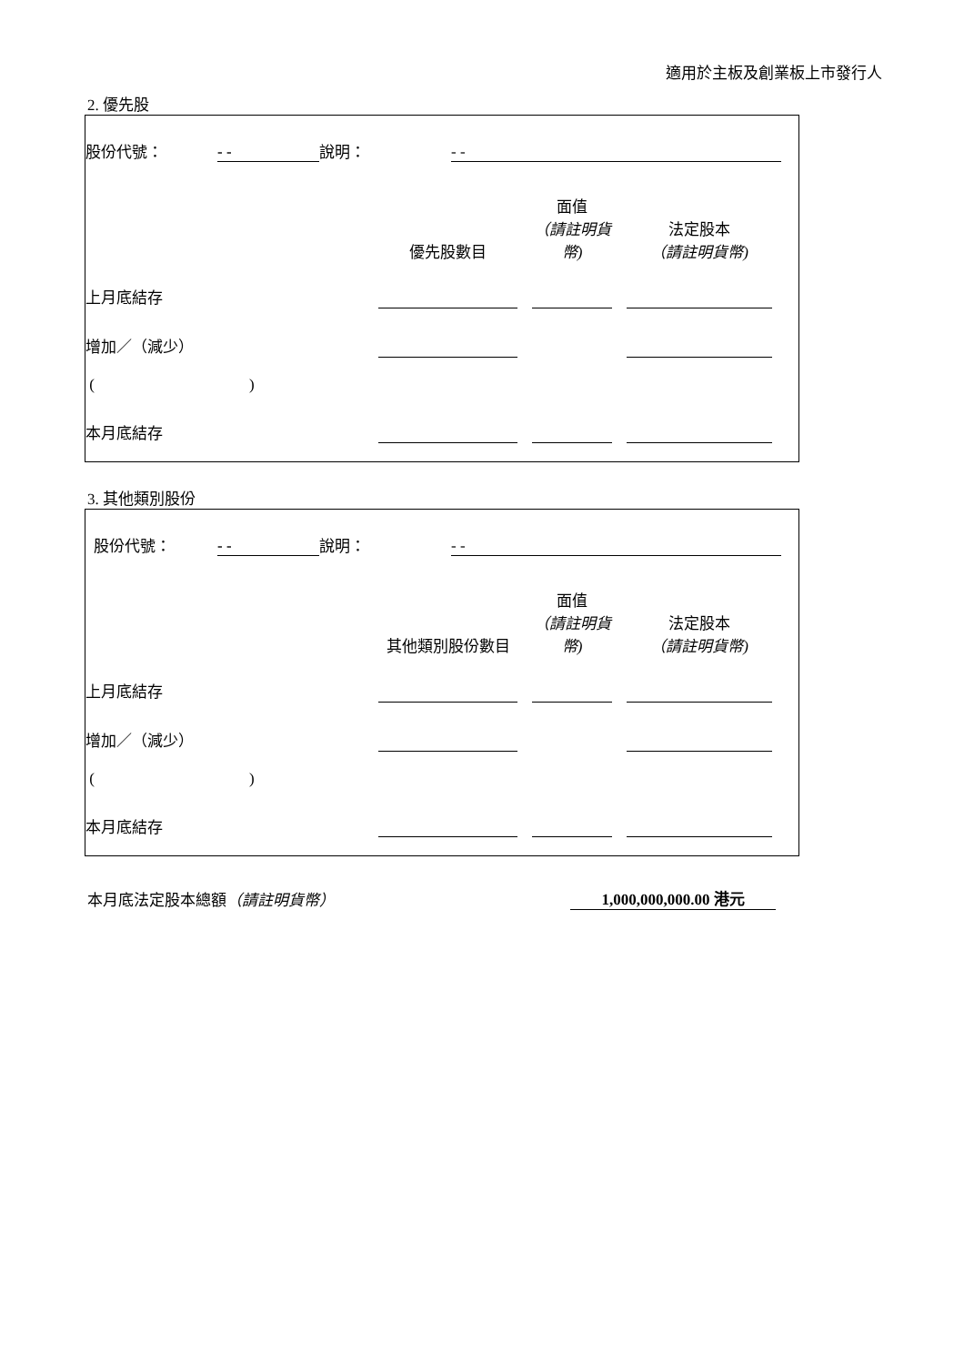適用於主板及創業板上市發行人
2. 優先股
| 股份代號： | - - | 說明： | - - | |
| | 優先股數目 | | 面值 （請註明貨幣) | | 法定股本 （請註明貨幣) | |
| 上月底結存 | | | | | | |
| 增加／（減少） | | | | | | |
| ( ) | | | | | | |
| 本月底結存 | | | | | | |
3. 其他類別股份
| 股份代號： | - - | 說明： | - - | |
| | 其他類別股份數目 | | 面值 （請註明貨幣) | | 法定股本 （請註明貨幣) | |
| 上月底結存 | | | | | | |
| 增加／（減少） | | | | | | |
| ( ) | | | | | | |
| 本月底結存 | | | | | | |
| 本月底法定股本總額 （請註明貨幣） | 1,000,000,000.00 港元 |